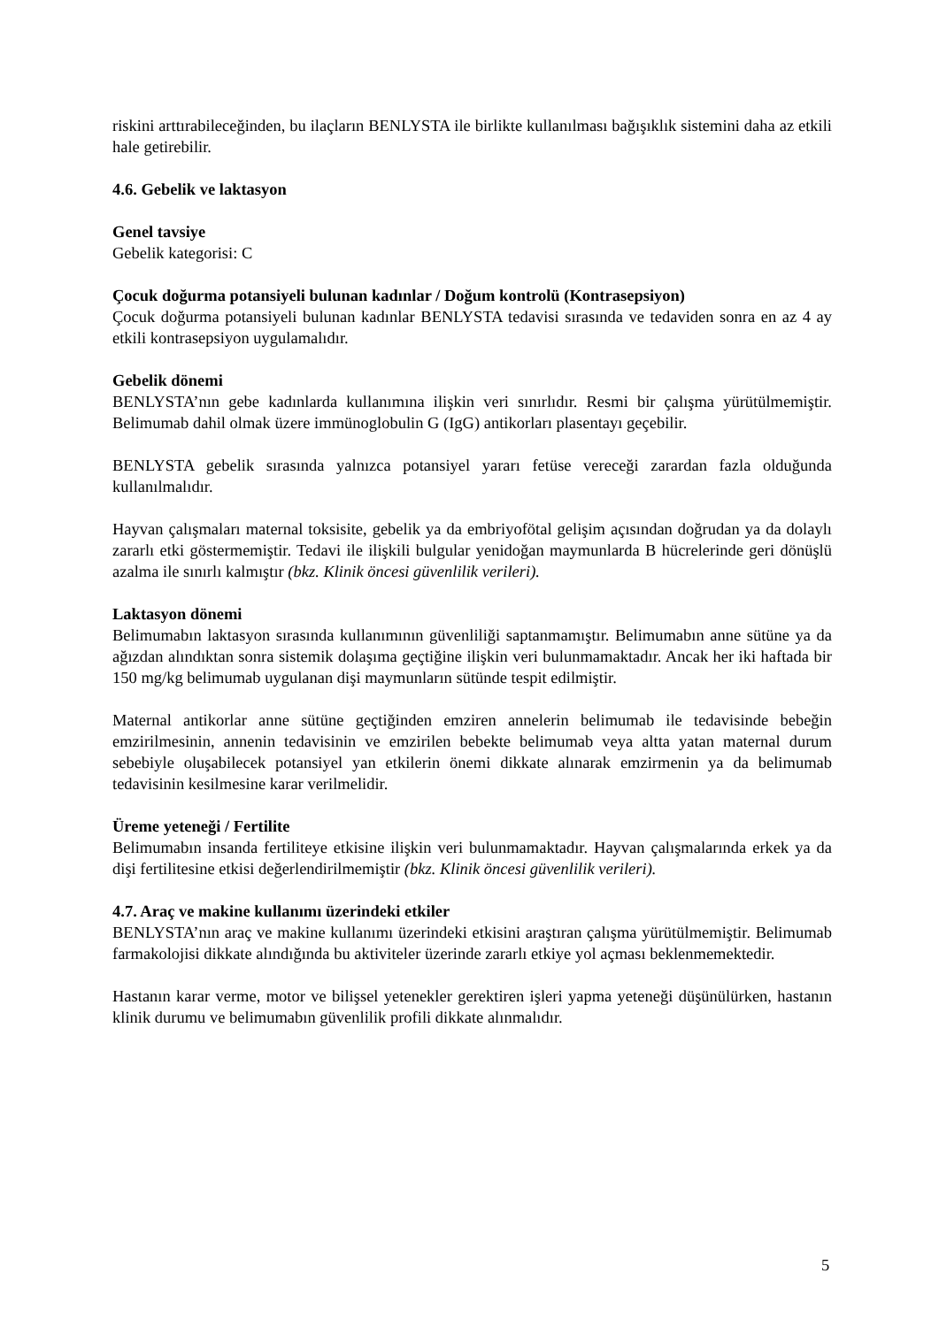riskini arttırabileceğinden, bu ilaçların BENLYSTA ile birlikte kullanılması bağışıklık sistemini daha az etkili hale getirebilir.
4.6. Gebelik ve laktasyon
Genel tavsiye
Gebelik kategorisi: C
Çocuk doğurma potansiyeli bulunan kadınlar / Doğum kontrolü (Kontrasepsiyon)
Çocuk doğurma potansiyeli bulunan kadınlar BENLYSTA tedavisi sırasında ve tedaviden sonra en az 4 ay etkili kontrasepsiyon uygulamalıdır.
Gebelik dönemi
BENLYSTA’nın gebe kadınlarda kullanımına ilişkin veri sınırlıdır. Resmi bir çalışma yürütülmemiştir. Belimumab dahil olmak üzere immünoglobulin G (IgG) antikorları plasentayı geçebilir.
BENLYSTA gebelik sırasında yalnızca potansiyel yararı fetüse vereceği zarardan fazla olduğunda kullanılmalıdır.
Hayvan çalışmaları maternal toksisite, gebelik ya da embriyofötal gelişim açısından doğrudan ya da dolaylı zararlı etki göstermemiştir. Tedavi ile ilişkili bulgular yenidoğan maymunlarda B hücrelerinde geri dönüşlü azalma ile sınırlı kalmıştır (bkz. Klinik öncesi güvenlilik verileri).
Laktasyon dönemi
Belimumabın laktasyon sırasında kullanımının güvenliliği saptanmamıştır. Belimumabın anne sütüne ya da ağızdan alındıktan sonra sistemik dolaşıma geçtiğine ilişkin veri bulunmamaktadır. Ancak her iki haftada bir 150 mg/kg belimumab uygulanan dişi maymunların sütünde tespit edilmiştir.
Maternal antikorlar anne sütüne geçtiğinden emziren annelerin belimumab ile tedavisinde bebeğin emzirilmesinin, annenin tedavisinin ve emzirilen bebekte belimumab veya altta yatan maternal durum sebebiyle oluşabilecek potansiyel yan etkilerin önemi dikkate alınarak emzirmenin ya da belimumab tedavisinin kesilmesine karar verilmelidir.
Üreme yeteneği / Fertilite
Belimumabın insanda fertiliteye etkisine ilişkin veri bulunmamaktadır. Hayvan çalışmalarında erkek ya da dişi fertilitesine etkisi değerlendirilmemiştir (bkz. Klinik öncesi güvenlilik verileri).
4.7. Araç ve makine kullanımı üzerindeki etkiler
BENLYSTA’nın araç ve makine kullanımı üzerindeki etkisini araştıran çalışma yürütülmemiştir. Belimumab farmakolojisi dikkate alındığında bu aktiviteler üzerinde zararlı etkiye yol açması beklenmemektedir.
Hastanın karar verme, motor ve bilişsel yetenekler gerektiren işleri yapma yeteneği düşünülürken, hastanın klinik durumu ve belimumabın güvenlilik profili dikkate alınmalıdır.
5